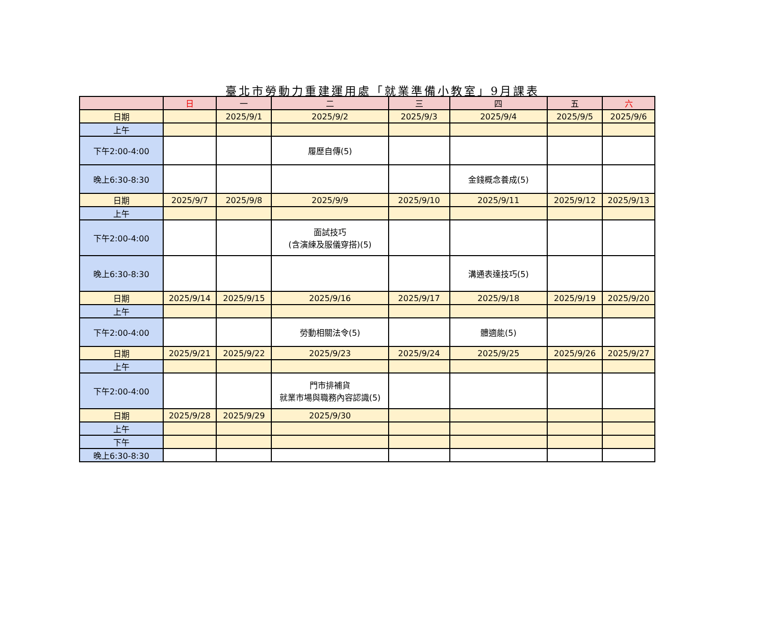臺北市勞動力重建運用處「就業準備小教室」9月課表
| | 日 | 一 | 二 | 三 | 四 | 五 | 六 |
| --- | --- | --- | --- | --- | --- | --- | --- |
| 日期 | | 2025/9/1 | 2025/9/2 | 2025/9/3 | 2025/9/4 | 2025/9/5 | 2025/9/6 |
| 上午 | | | | | | | |
| 下午2:00-4:00 | | | 履歷自傳(5) | | | | |
| 晚上6:30-8:30 | | | | | 金錢概念養成(5) | | |
| 日期 | 2025/9/7 | 2025/9/8 | 2025/9/9 | 2025/9/10 | 2025/9/11 | 2025/9/12 | 2025/9/13 |
| 上午 | | | | | | | |
| 下午2:00-4:00 | | | 面試技巧 (含演練及服儀穿搭)(5) | | | | |
| 晚上6:30-8:30 | | | | | 溝通表達技巧(5) | | |
| 日期 | 2025/9/14 | 2025/9/15 | 2025/9/16 | 2025/9/17 | 2025/9/18 | 2025/9/19 | 2025/9/20 |
| 上午 | | | | | | | |
| 下午2:00-4:00 | | | 勞動相關法令(5) | | 體適能(5) | | |
| 日期 | 2025/9/21 | 2025/9/22 | 2025/9/23 | 2025/9/24 | 2025/9/25 | 2025/9/26 | 2025/9/27 |
| 上午 | | | | | | | |
| 下午2:00-4:00 | | | 門市排補貨 就業市場與職務內容認識(5) | | | | |
| 日期 | 2025/9/28 | 2025/9/29 | 2025/9/30 | | | | |
| 上午 | | | | | | | |
| 下午 | | | | | | | |
| 晚上6:30-8:30 | | | | | | | |